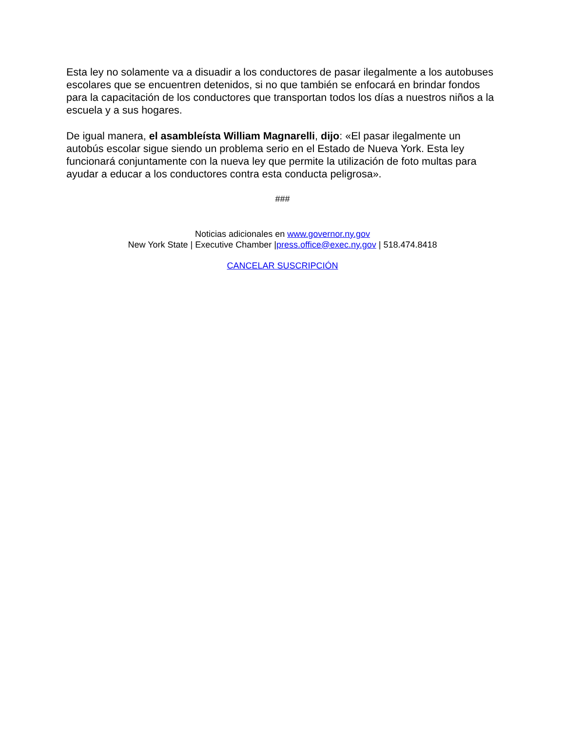Esta ley no solamente va a disuadir a los conductores de pasar ilegalmente a los autobuses escolares que se encuentren detenidos, si no que también se enfocará en brindar fondos para la capacitación de los conductores que transportan todos los días a nuestros niños a la escuela y a sus hogares.
De igual manera, el asambleísta William Magnarelli, dijo: «El pasar ilegalmente un autobús escolar sigue siendo un problema serio en el Estado de Nueva York. Esta ley funcionará conjuntamente con la nueva ley que permite la utilización de foto multas para ayudar a educar a los conductores contra esta conducta peligrosa».
###
Noticias adicionales en www.governor.ny.gov
New York State | Executive Chamber |press.office@exec.ny.gov | 518.474.8418
CANCELAR SUSCRIPCIÓN